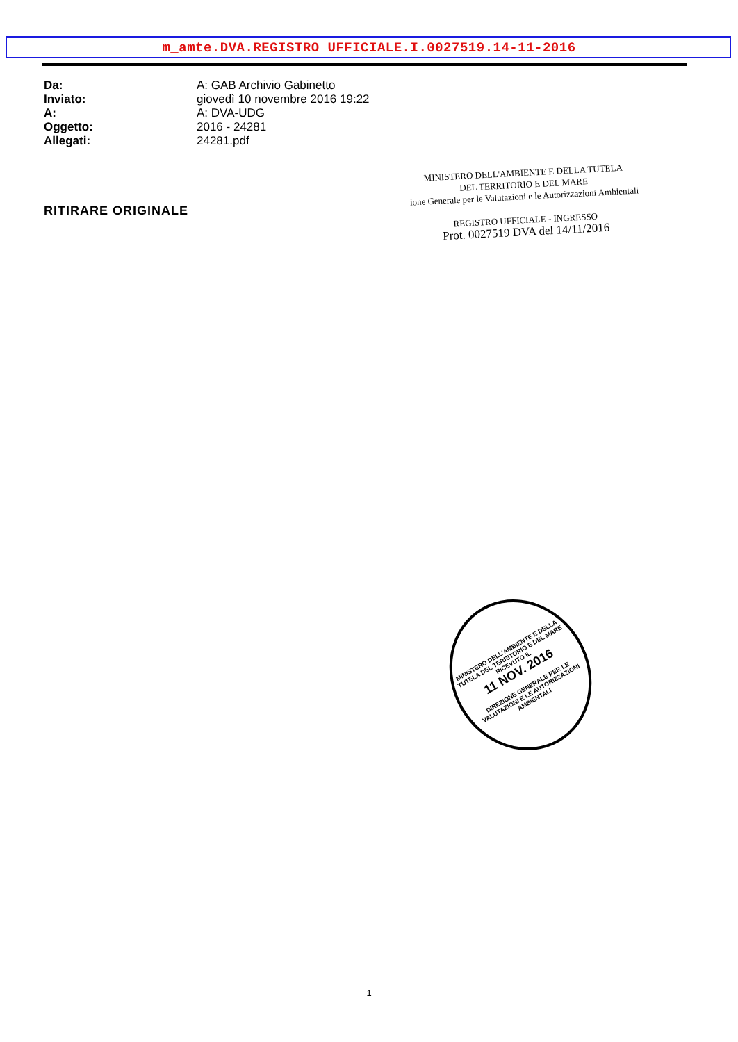m_amte.DVA.REGISTRO UFFICIALE.I.0027519.14-11-2016
Da: A: GAB Archivio Gabinetto
Inviato: giovedì 10 novembre 2016 19:22
A: A: DVA-UDG
Oggetto: 2016 - 24281
Allegati: 24281.pdf
RITIRARE ORIGINALE
MINISTERO DELL'AMBIENTE E DELLA TUTELA
DEL TERRITORIO E DEL MARE
ione Generale per le Valutazioni e le Autorizzazioni Ambientali
REGISTRO UFFICIALE - INGRESSO
Prot. 0027519 DVA del 14/11/2016
MINISTERO DELL'AMBIENTE E DELLA TUTELA DEL TERRITORIO E DEL MARE
RICEVUTO IL
11 NOV. 2016
DIREZIONE GENERALE PER LE VALUTAZIONI E LE AUTORIZZAZIONI AMBIENTALI
1